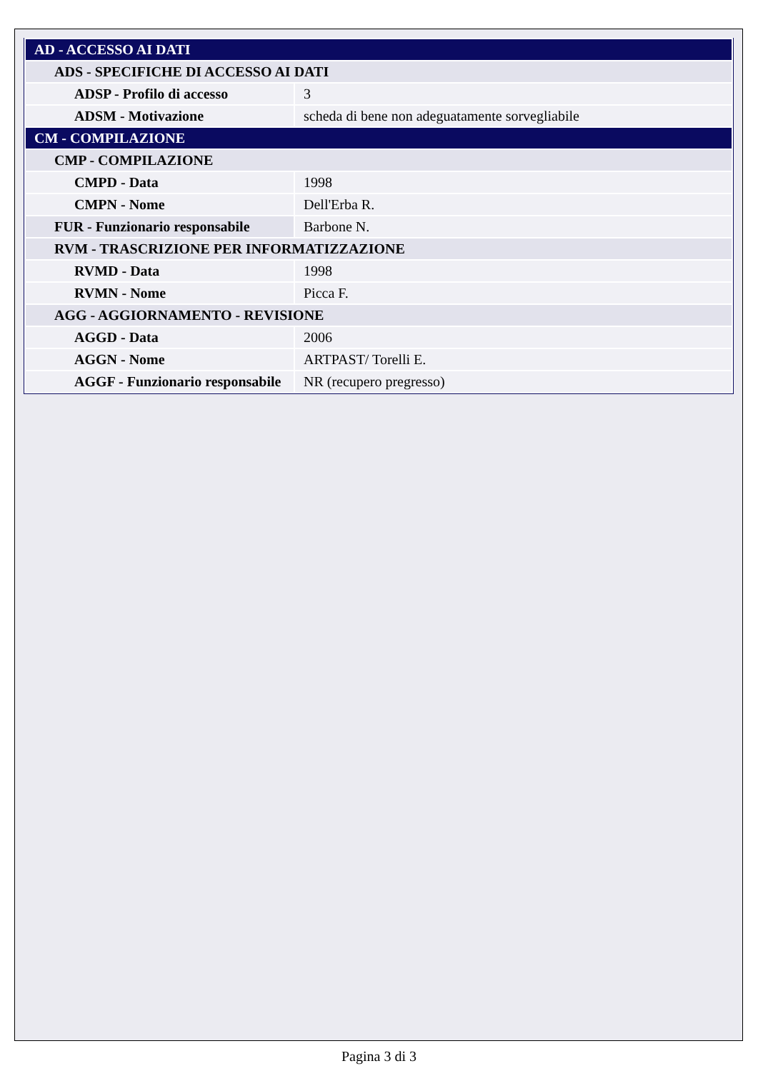| AD - ACCESSO AI DATI | |
| ADS - SPECIFICHE DI ACCESSO AI DATI | |
| ADSP - Profilo di accesso | 3 |
| ADSM - Motivazione | scheda di bene non adeguatamente sorvegliabile |
| CM - COMPILAZIONE | |
| CMP - COMPILAZIONE | |
| CMPD - Data | 1998 |
| CMPN - Nome | Dell'Erba R. |
| FUR - Funzionario responsabile | Barbone N. |
| RVM - TRASCRIZIONE PER INFORMATIZZAZIONE | |
| RVMD - Data | 1998 |
| RVMN - Nome | Picca F. |
| AGG - AGGIORNAMENTO - REVISIONE | |
| AGGD - Data | 2006 |
| AGGN - Nome | ARTPAST/ Torelli E. |
| AGGF - Funzionario responsabile | NR (recupero pregresso) |
Pagina 3 di 3